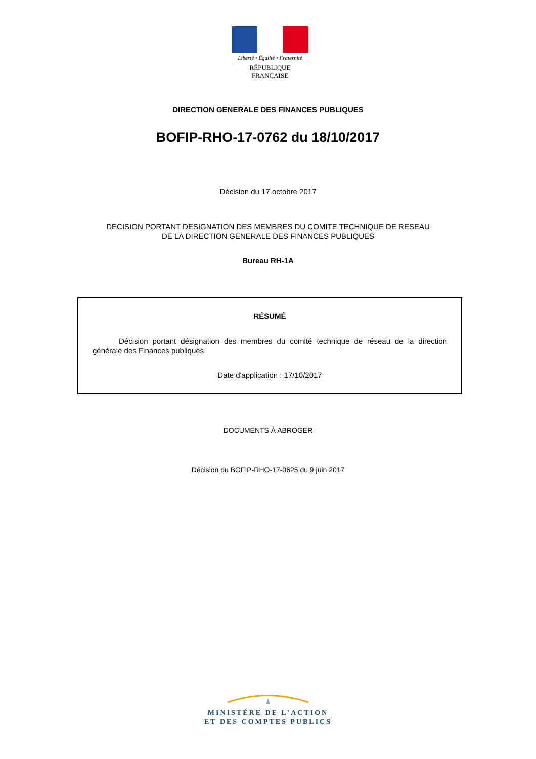Liberté • Égalité • Fraternité
RÉPUBLIQUE FRANÇAISE
DIRECTION GENERALE DES FINANCES PUBLIQUES
BOFIP-RHO-17-0762 du 18/10/2017
Décision du 17 octobre 2017
DECISION PORTANT DESIGNATION DES MEMBRES DU COMITE TECHNIQUE DE RESEAU
DE LA DIRECTION GENERALE DES FINANCES PUBLIQUES
Bureau RH-1A
RÉSUMÉ
Décision portant désignation des membres du comité technique de réseau de la direction générale des Finances publiques.
Date d'application : 17/10/2017
DOCUMENTS À ABROGER
Décision du BOFIP-RHO-17-0625 du 9 juin 2017
MINISTÈRE DE L’ACTION
ET DES COMPTES PUBLICS